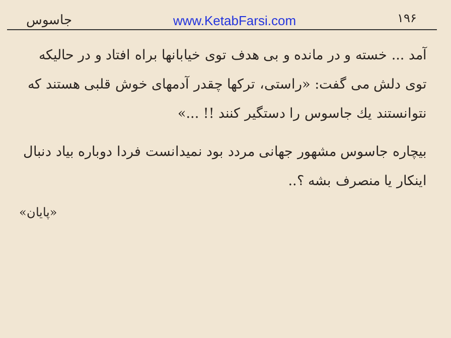جاسوس www.KetabFarsi.com ۱۹۶
آمد ... خسته و در مانده و بی هدف توی خیابانها براه افتاد و در حالیکه توی دلش می گفت: «راستی، ترکها چقدر آدمهای خوش قلبی هستند که نتوانستند یك جاسوس را دستگیر کنند !! ...»
بیچاره جاسوس مشهور جهانی مردد بود نمیدانست فردا دوباره بیاد دنبال اینکار یا منصرف بشه ؟..
«پایان»